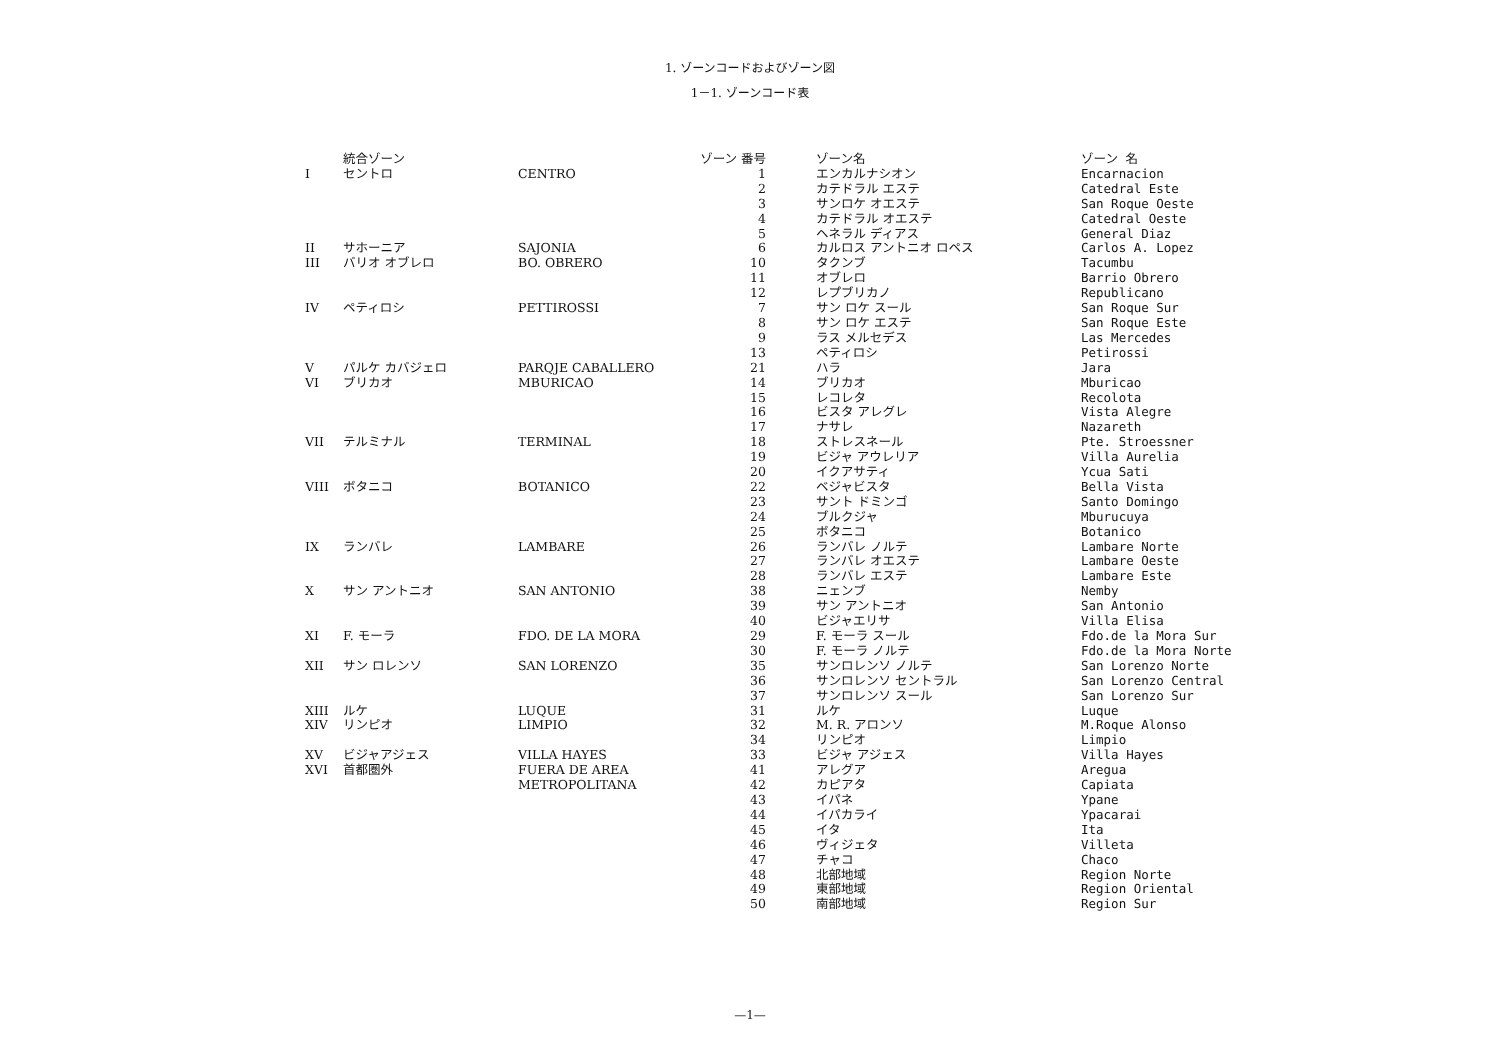1. ゾーンコードおよびゾーン図
1－1. ゾーンコード表
| | 統合ゾーン | | ゾーン 番号 | ゾーン名 | ゾーン 名 |
| --- | --- | --- | --- | --- | --- |
| I | セントロ | CENTRO | 1 | エンカルナシオン | Encarnacion |
| | | | 2 | カテドラル エステ | Catedral Este |
| | | | 3 | サンロケ オエステ | San Roque Oeste |
| | | | 4 | カテドラル オエステ | Catedral Oeste |
| | | | 5 | ヘネラル ディアス | General Diaz |
| II | サホーニア | SAJONIA | 6 | カルロス アントニオ ロペス | Carlos A. Lopez |
| III | バリオ オブレロ | BO. OBRERO | 10 | タクンブ | Tacumbu |
| | | | 11 | オブレロ | Barrio Obrero |
| | | | 12 | レプブリカノ | Republicano |
| IV | ペティロシ | PETTIROSSI | 7 | サン ロケ スール | San Roque Sur |
| | | | 8 | サン ロケ エステ | San Roque Este |
| | | | 9 | ラス メルセデス | Las Mercedes |
| | | | 13 | ペティロシ | Petirossi |
| V | パルケ カバジェロ | PARQJE CABALLERO | 21 | ハラ | Jara |
| VI | ブリカオ | MBURICAO | 14 | ブリカオ | Mburicao |
| | | | 15 | レコレタ | Recolota |
| | | | 16 | ビスタ アレグレ | Vista Alegre |
| | | | 17 | ナサレ | Nazareth |
| VII | テルミナル | TERMINAL | 18 | ストレスネール | Pte. Stroessner |
| | | | 19 | ビジャ アウレリア | Villa Aurelia |
| | | | 20 | イクアサティ | Ycua Sati |
| VIII | ボタニコ | BOTANICO | 22 | ベジャビスタ | Bella Vista |
| | | | 23 | サント ドミンゴ | Santo Domingo |
| | | | 24 | ブルクジャ | Mburucuya |
| | | | 25 | ボタニコ | Botanico |
| IX | ランバレ | LAMBARE | 26 | ランバレ ノルテ | Lambare Norte |
| | | | 27 | ランバレ オエステ | Lambare Oeste |
| | | | 28 | ランバレ エステ | Lambare Este |
| X | サン アントニオ | SAN ANTONIO | 38 | ニェンブ | Nemby |
| | | | 39 | サン アントニオ | San Antonio |
| | | | 40 | ビジャエリサ | Villa Elisa |
| XI | F. モーラ | FDO. DE LA MORA | 29 | F. モーラ スール | Fdo.de la Mora Sur |
| | | | 30 | F. モーラ ノルテ | Fdo.de la Mora Norte |
| XII | サン ロレンソ | SAN LORENZO | 35 | サンロレンソ ノルテ | San Lorenzo Norte |
| | | | 36 | サンロレンソ セントラル | San Lorenzo Central |
| | | | 37 | サンロレンソ スール | San Lorenzo Sur |
| XIII | ルケ | LUQUE | 31 | ルケ | Luque |
| XIV | リンピオ | LIMPIO | 32 | M. R. アロンソ | M.Roque Alonso |
| | | | 34 | リンピオ | Limpio |
| XV | ビジャアジェス | VILLA HAYES | 33 | ビジャ アジェス | Villa Hayes |
| XVI | 首都圏外 | FUERA DE AREA | 41 | アレグア | Aregua |
| | | METROPOLITANA | 42 | カピアタ | Capiata |
| | | | 43 | イパネ | Ypane |
| | | | 44 | イパカライ | Ypacarai |
| | | | 45 | イタ | Ita |
| | | | 46 | ヴィジェタ | Villeta |
| | | | 47 | チャコ | Chaco |
| | | | 48 | 北部地域 | Region Norte |
| | | | 49 | 東部地域 | Region Oriental |
| | | | 50 | 南部地域 | Region Sur |
—1—